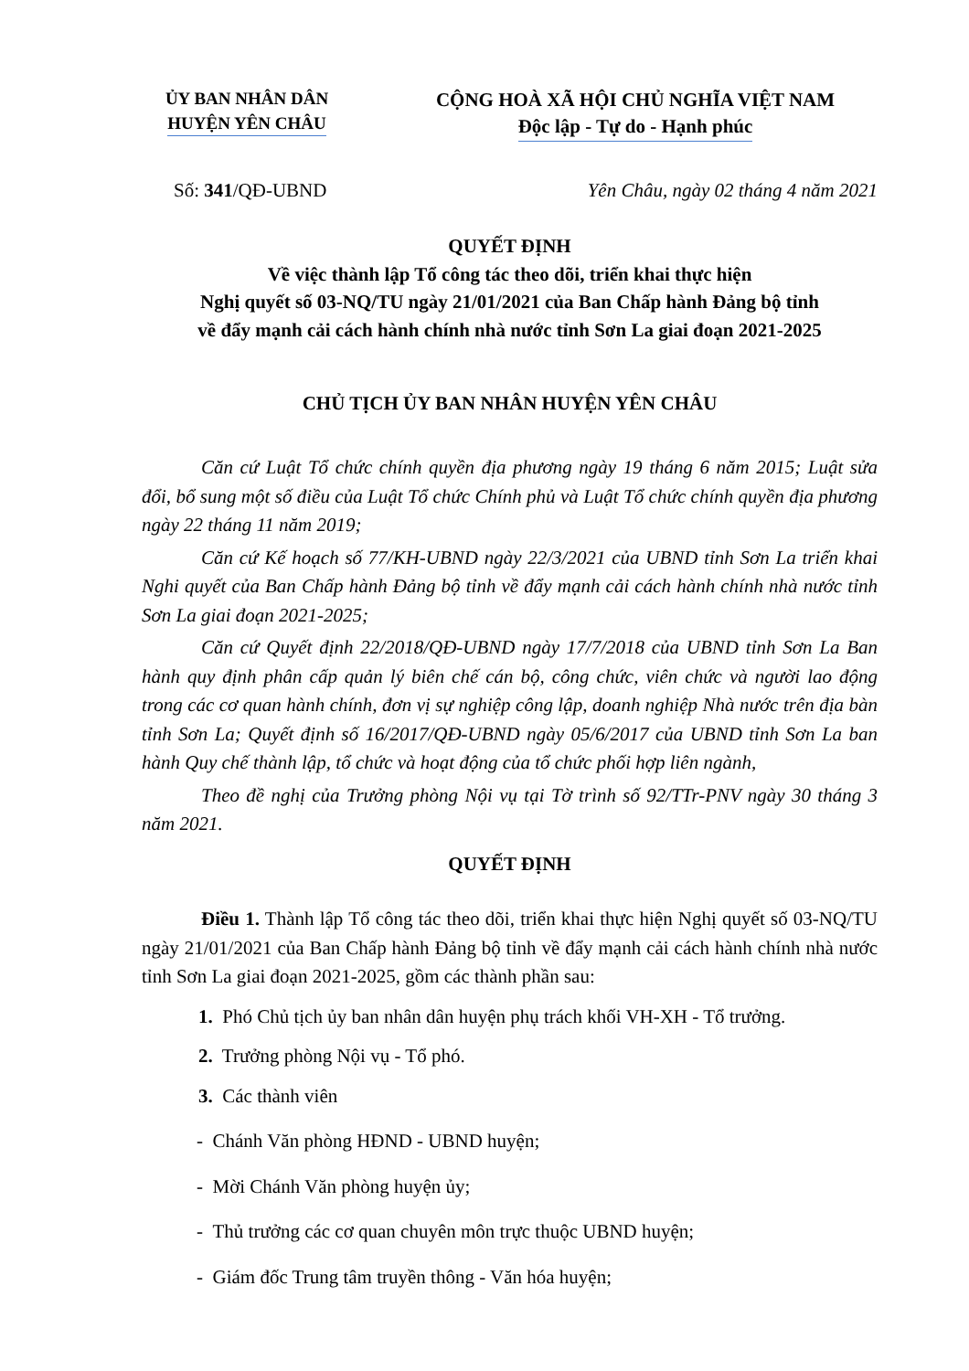ỦY BAN NHÂN DÂN
HUYỆN YÊN CHÂU
CỘNG HOÀ XÃ HỘI CHỦ NGHĨA VIỆT NAM
Độc lập - Tự do - Hạnh phúc
Số: 341/QĐ-UBND Yên Châu, ngày 02 tháng 4 năm 2021
QUYẾT ĐỊNH
Về việc thành lập Tổ công tác theo dõi, triển khai thực hiện
Nghị quyết số 03-NQ/TU ngày 21/01/2021 của Ban Chấp hành Đảng bộ tỉnh
về đẩy mạnh cải cách hành chính nhà nước tỉnh Sơn La giai đoạn 2021-2025
CHỦ TỊCH ỦY BAN NHÂN HUYỆN YÊN CHÂU
Căn cứ Luật Tổ chức chính quyền địa phương ngày 19 tháng 6 năm 2015; Luật sửa đổi, bổ sung một số điều của Luật Tổ chức Chính phủ và Luật Tổ chức chính quyền địa phương ngày 22 tháng 11 năm 2019;
Căn cứ Kế hoạch số 77/KH-UBND ngày 22/3/2021 của UBND tỉnh Sơn La triển khai Nghi quyết của Ban Chấp hành Đảng bộ tỉnh về đẩy mạnh cải cách hành chính nhà nước tỉnh Sơn La giai đoạn 2021-2025;
Căn cứ Quyết định 22/2018/QĐ-UBND ngày 17/7/2018 của UBND tỉnh Sơn La Ban hành quy định phân cấp quản lý biên chế cán bộ, công chức, viên chức và người lao động trong các cơ quan hành chính, đơn vị sự nghiệp công lập, doanh nghiệp Nhà nước trên địa bàn tỉnh Sơn La; Quyết định số 16/2017/QĐ-UBND ngày 05/6/2017 của UBND tỉnh Sơn La ban hành Quy chế thành lập, tổ chức và hoạt động của tổ chức phối hợp liên ngành,
Theo đề nghị của Trưởng phòng Nội vụ tại Tờ trình số 92/TTr-PNV ngày 30 tháng 3 năm 2021.
QUYẾT ĐỊNH
Điều 1. Thành lập Tổ công tác theo dõi, triển khai thực hiện Nghị quyết số 03-NQ/TU ngày 21/01/2021 của Ban Chấp hành Đảng bộ tỉnh về đẩy mạnh cải cách hành chính nhà nước tỉnh Sơn La giai đoạn 2021-2025, gồm các thành phần sau:
1. Phó Chủ tịch ủy ban nhân dân huyện phụ trách khối VH-XH - Tổ trưởng.
2. Trưởng phòng Nội vụ - Tổ phó.
3. Các thành viên
- Chánh Văn phòng HĐND - UBND huyện;
- Mời Chánh Văn phòng huyện ủy;
- Thủ trưởng các cơ quan chuyên môn trực thuộc UBND huyện;
- Giám đốc Trung tâm truyền thông - Văn hóa huyện;